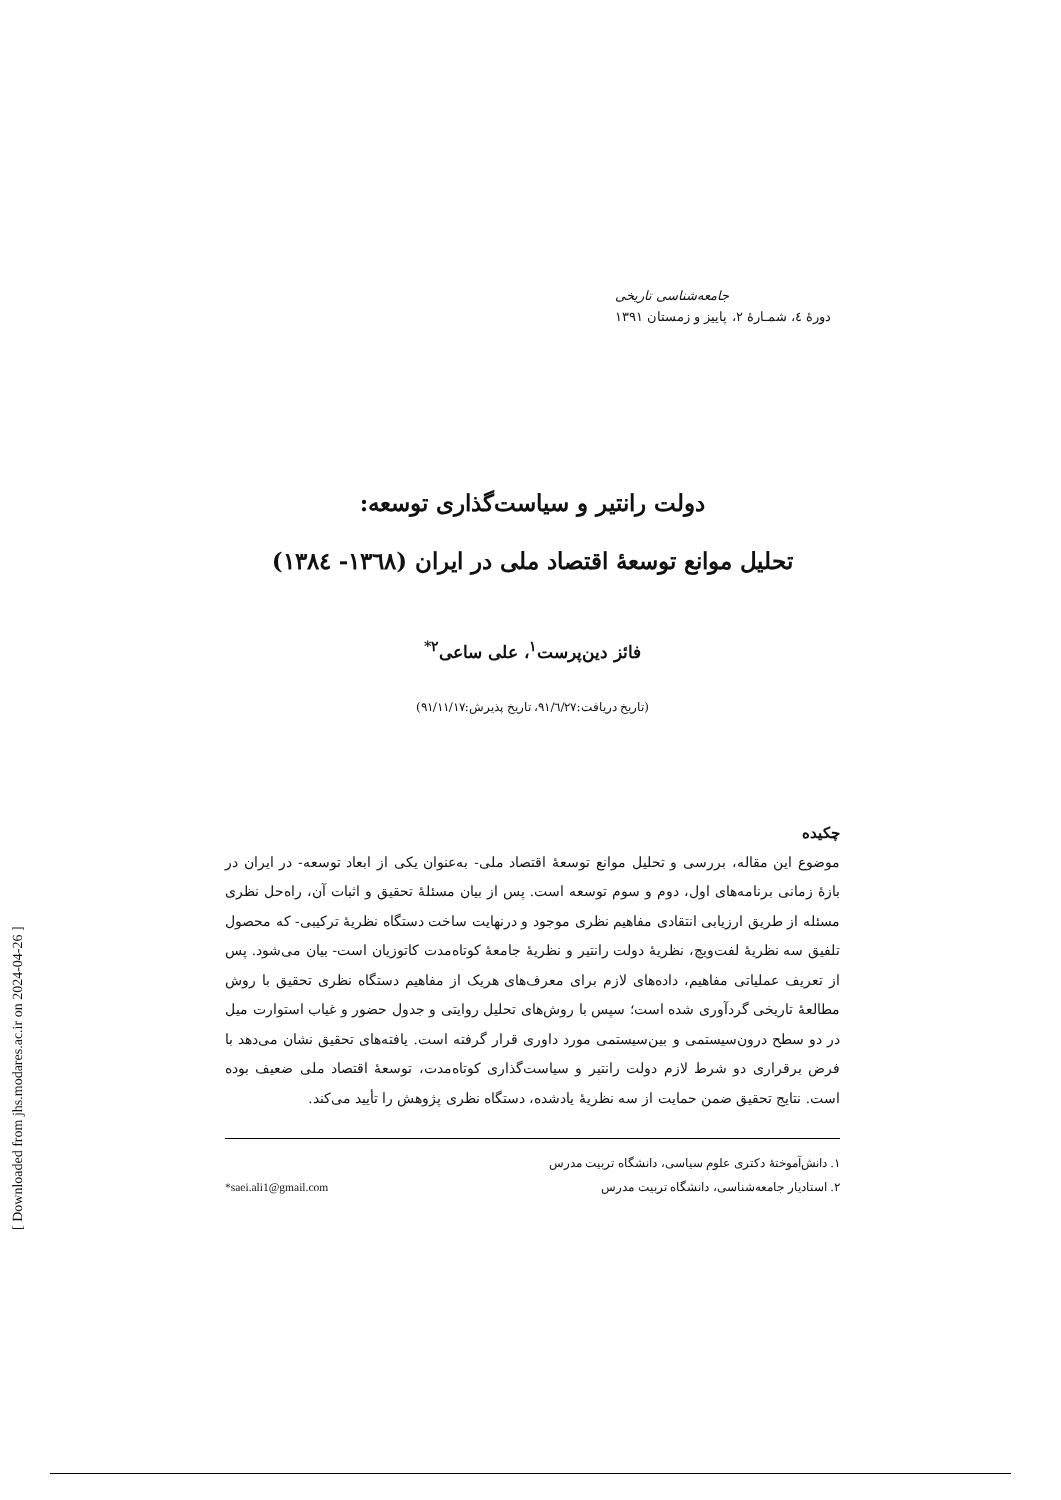[ Downloaded from jhs.modares.ac.ir on 2024-04-26 ]
جامعه‌شناسی تاریخی
دورۀ ٤، شمـارۀ ٢، پاییز و زمستان ١٣٩١
دولت رانتیر و سیاست‌گذاری توسعه:
تحلیل موانع توسعۀ اقتصاد ملی در ایران (١٣٦٨- ١٣٨٤)
فائز دین‌پرست<sup>١</sup>، علی ساعی<sup>٢*</sup>
(تاریخ دریافت:٩١/٦/٢٧، تاریخ پذیرش:٩١/١١/١٧)
چکیده
موضوع این مقاله، بررسی و تحلیل موانع توسعۀ اقتصاد ملی- به‌عنوان یکی از ابعاد توسعه- در ایران در بازۀ زمانی برنامه‌های اول، دوم و سوم توسعه است. پس از بیان مسئلۀ تحقیق و اثبات آن، راه‌حل نظری مسئله از طریق ارزیابی انتقادی مفاهیم نظری موجود و درنهایت ساخت دستگاه نظریۀ ترکیبی- که محصول تلفیق سه نظریۀ لفت‌ویچ، نظریۀ دولت رانتیر و نظریۀ جامعۀ کوتاه‌مدت کاتوزیان است- بیان می‌شود. پس از تعریف عملیاتی مفاهیم، داده‌های لازم برای معرف‌های هریک از مفاهیم دستگاه نظری تحقیق با روش مطالعۀ تاریخی گردآوری شده است؛ سپس با روش‌های تحلیل روایتی و جدول حضور و غیاب استوارت میل در دو سطح درون‌سیستمی و بین‌سیستمی مورد داوری قرار گرفته است. یافته‌های تحقیق نشان می‌دهد با فرض برقراری دو شرط لازم دولت رانتیر و سیاست‌گذاری کوتاه‌مدت، توسعۀ اقتصاد ملی ضعیف بوده است. نتایج تحقیق ضمن حمایت از سه نظریۀ یادشده، دستگاه نظری پژوهش را تأیید می‌کند.
١. دانش‌آموختۀ دکتری علوم سیاسی، دانشگاه تربیت مدرس
٢. استادیار جامعه‌شناسی، دانشگاه تربیت مدرس *saei.ali1@gmail.com